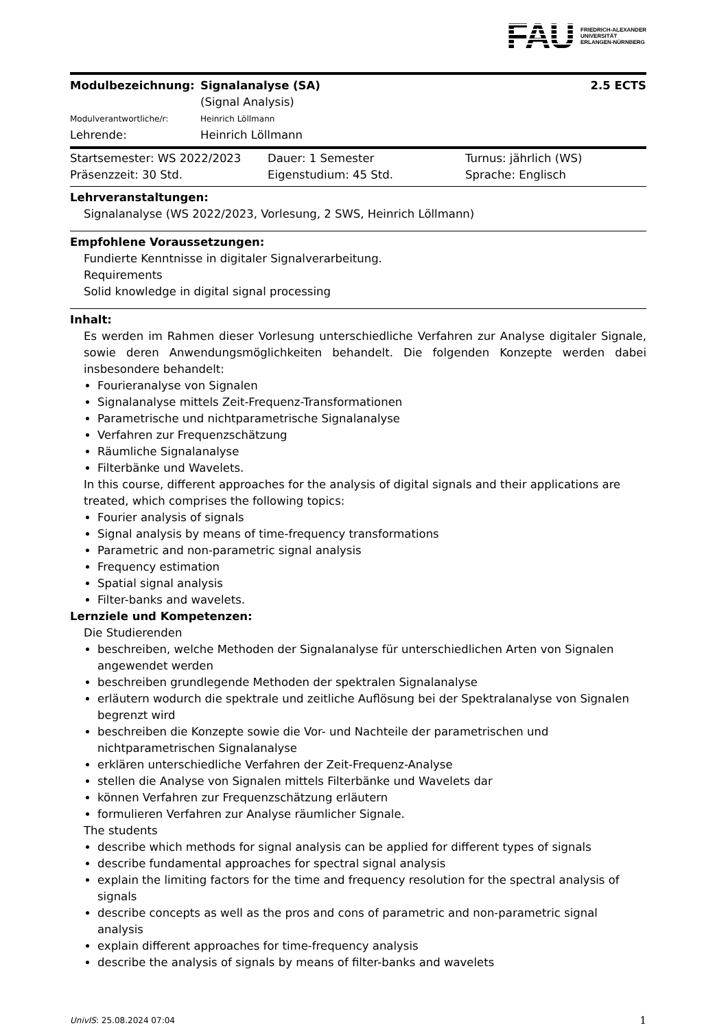FAU
FRIEDRICH-ALEXANDER
UNIVERSITÄT
ERLANGEN-NÜRNBERG
| Modulbezeichnung: | Signalanalyse (SA) (Signal Analysis) | 2.5 ECTS |
| Modulverantwortliche/r: | Heinrich Löllmann | |
| Lehrende: | Heinrich Löllmann | |
| Startsemester: WS 2022/2023 | Dauer: 1 Semester | Turnus: jährlich (WS) |
| Präsenzzeit: 30 Std. | Eigenstudium: 45 Std. | Sprache: Englisch |
Lehrveranstaltungen:
Signalanalyse (WS 2022/2023, Vorlesung, 2 SWS, Heinrich Löllmann)
Empfohlene Voraussetzungen:
Fundierte Kenntnisse in digitaler Signalverarbeitung.
Requirements
Solid knowledge in digital signal processing
Inhalt:
Es werden im Rahmen dieser Vorlesung unterschiedliche Verfahren zur Analyse digitaler Signale, sowie deren Anwendungsmöglichkeiten behandelt. Die folgenden Konzepte werden dabei insbesondere behandelt:
Fourieranalyse von Signalen
Signalanalyse mittels Zeit-Frequenz-Transformationen
Parametrische und nichtparametrische Signalanalyse
Verfahren zur Frequenzschätzung
Räumliche Signalanalyse
Filterbänke und Wavelets.
In this course, different approaches for the analysis of digital signals and their applications are treated, which comprises the following topics:
Fourier analysis of signals
Signal analysis by means of time-frequency transformations
Parametric and non-parametric signal analysis
Frequency estimation
Spatial signal analysis
Filter-banks and wavelets.
Lernziele und Kompetenzen:
Die Studierenden
beschreiben, welche Methoden der Signalanalyse für unterschiedlichen Arten von Signalen angewendet werden
beschreiben grundlegende Methoden der spektralen Signalanalyse
erläutern wodurch die spektrale und zeitliche Auflösung bei der Spektralanalyse von Signalen begrenzt wird
beschreiben die Konzepte sowie die Vor- und Nachteile der parametrischen und nichtparametrischen Signalanalyse
erklären unterschiedliche Verfahren der Zeit-Frequenz-Analyse
stellen die Analyse von Signalen mittels Filterbänke und Wavelets dar
können Verfahren zur Frequenzschätzung erläutern
formulieren Verfahren zur Analyse räumlicher Signale.
The students
describe which methods for signal analysis can be applied for different types of signals
describe fundamental approaches for spectral signal analysis
explain the limiting factors for the time and frequency resolution for the spectral analysis of signals
describe concepts as well as the pros and cons of parametric and non-parametric signal analysis
explain different approaches for time-frequency analysis
describe the analysis of signals by means of filter-banks and wavelets
UnivIS: 25.08.2024 07:04 1